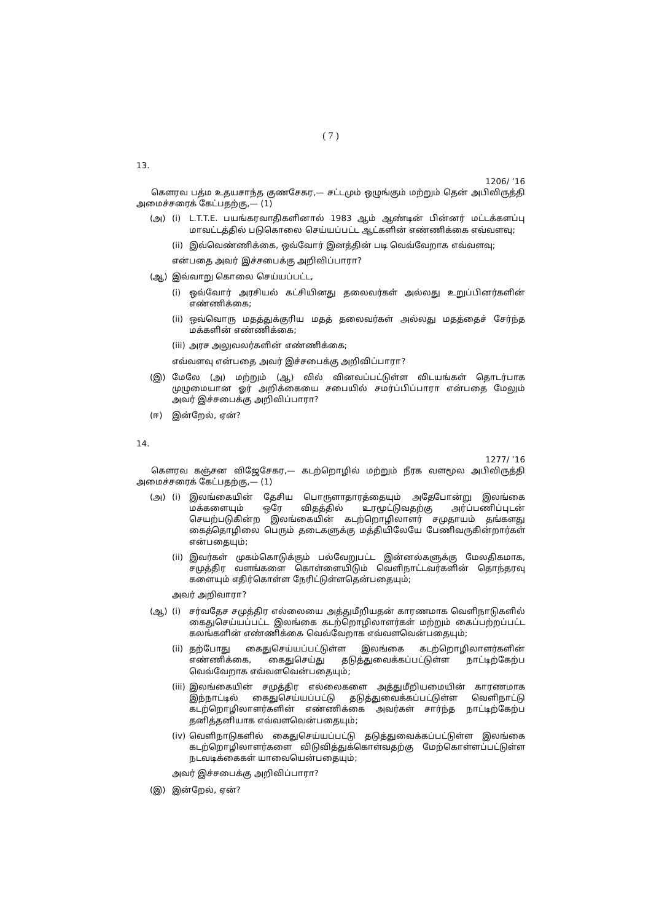( 7 )
13.
1206/ ’16
கௌரவ பத்ம உதயசாந்த குணசேகர,— சட்டமும் ஒழுங்கும் மற்றும் தென் அபிவிருத்தி அமைச்சரைக் கேட்பதற்கு,— (1)
(அ) (i) L.T.T.E. பயங்கரவாதிகளினால் 1983 ஆம் ஆண்டின் பின்னர் மட்டக்களப்பு மாவட்டத்தில் படுகொலை செய்யப்பட்ட ஆட்களின் எண்ணிக்கை எவ்வளவு;
(ii) இவ்வெண்ணிக்கை, ஒவ்வோர் இனத்தின் படி வெவ்வேறாக எவ்வளவு;
என்பதை அவர் இச்சபைக்கு அறிவிப்பாரா?
(ஆ) இவ்வாறு கொலை செய்யப்பட்ட,
(i) ஒவ்வோர் அரசியல் கட்சியினது தலைவர்கள் அல்லது உறுப்பினர்களின் எண்ணிக்கை;
(ii) ஒவ்வொரு மதத்துக்குரிய மதத் தலைவர்கள் அல்லது மதத்தைச் சேர்ந்த மக்களின் எண்ணிக்கை;
(iii) அரச அலுவலர்களின் எண்ணிக்கை;
எவ்வளவு என்பதை அவர் இச்சபைக்கு அறிவிப்பாரா?
(இ) மேலே (அ) மற்றும் (ஆ) வில் வினவப்பட்டுள்ள விடயங்கள் தொடர்பாக முழுமையான ஓர் அறிக்கையை சபையில் சமர்ப்பிப்பாரா என்பதை மேலும் அவர் இச்சபைக்கு அறிவிப்பாரா?
(ஈ) இன்றேல், ஏன்?
14.
1277/ ’16
கௌரவ கஞ்சன விஜேசேகர,— கடற்றொழில் மற்றும் நீரக வளமூல அபிவிருத்தி அமைச்சரைக் கேட்பதற்கு,— (1)
(அ) (i) இலங்கையின் தேசிய பொருளாதாரத்தையும் அதேபோன்று இலங்கை மக்களையும் ஒரே விதத்தில் உரமூட்டுவதற்கு அர்ப்பணிப்புடன் செயற்படுகின்ற இலங்கையின் கடற்றொழிலாளர் சமுதாயம் தங்களது கைத்தொழிலை பெரும் தடைகளுக்கு மத்தியிலேயே பேணிவருகின்றார்கள் என்பதையும்;
(ii) இவர்கள் முகம்கொடுக்கும் பல்வேறுபட்ட இன்னல்களுக்கு மேலதிகமாக, சமுத்திர வளங்களை கொள்ளையிடும் வெளிநாட்டவர்களின் தொந்தரவு களையும் எதிர்கொள்ள நேரிட்டுள்ளதென்பதையும்;
அவர் அறிவாரா?
(ஆ) (i) சர்வதேச சமுத்திர எல்லையை அத்துமீறியதன் காரணமாக வெளிநாடுகளில் கைதுசெய்யப்பட்ட இலங்கை கடற்றொழிலாளர்கள் மற்றும் கைப்பற்றப்பட்ட கலங்களின் எண்ணிக்கை வெவ்வேறாக எவ்வளவென்பதையும்;
(ii) தற்போது கைதுசெய்யப்பட்டுள்ள இலங்கை கடற்றொழிலாளர்களின் எண்ணிக்கை, கைதுசெய்து தடுத்துவைக்கப்பட்டுள்ள நாட்டிற்கேற்ப வெவ்வேறாக எவ்வளவென்பதையும்;
(iii) இலங்கையின் சமுத்திர எல்லைகளை அத்துமீறியமையின் காரணமாக இந்நாட்டில் கைதுசெய்யப்பட்டு தடுத்துவைக்கப்பட்டுள்ள வெளிநாட்டு கடற்றொழிலாளர்களின் எண்ணிக்கை அவர்கள் சார்ந்த நாட்டிற்கேற்ப தனித்தனியாக எவ்வளவென்பதையும்;
(iv) வெளிநாடுகளில் கைதுசெய்யப்பட்டு தடுத்துவைக்கப்பட்டுள்ள இலங்கை கடற்றொழிலாளர்களை விடுவித்துக்கொள்வதற்கு மேற்கொள்ளப்பட்டுள்ள நடவடிக்கைகள் யாவையென்பதையும்;
அவர் இச்சபைக்கு அறிவிப்பாரா?
(இ) இன்றேல், ஏன்?